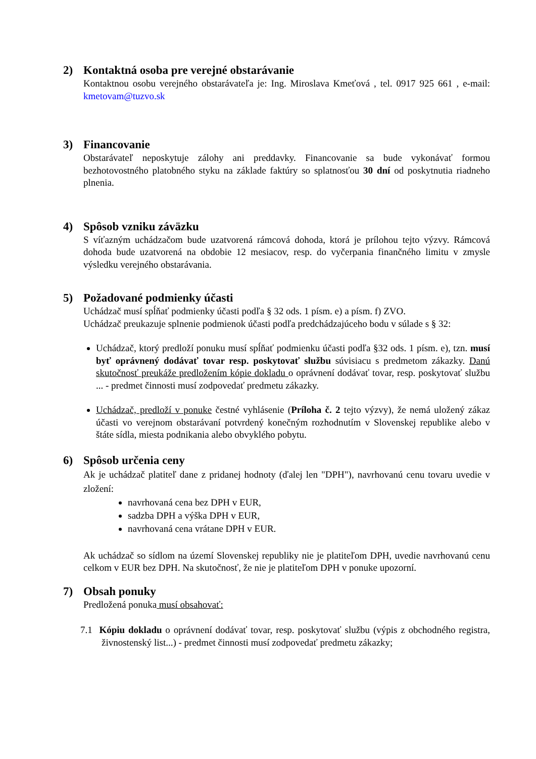2) Kontaktná osoba pre verejné obstarávanie
Kontaktnou osobu verejného obstarávateľa je: Ing. Miroslava Kmeťová , tel. 0917 925 661 , e-mail: kmetovam@tuzvo.sk
3) Financovanie
Obstarávateľ neposkytuje zálohy ani preddavky. Financovanie sa bude vykonávať formou bezhotovostného platobného styku na základe faktúry so splatnosťou 30 dní od poskytnutia riadneho plnenia.
4) Spôsob vzniku záväzku
S víťazným uchádzačom bude uzatvorená rámcová dohoda, ktorá je prílohou tejto výzvy. Rámcová dohoda bude uzatvorená na obdobie 12 mesiacov, resp. do vyčerpania finančného limitu v zmysle výsledku verejného obstarávania.
5) Požadované podmienky účasti
Uchádzač musí spĺňať podmienky účasti podľa § 32 ods. 1 písm. e) a písm. f) ZVO.
Uchádzač preukazuje splnenie podmienok účasti podľa predchádzajúceho bodu v súlade s § 32:
Uchádzač, ktorý predloží ponuku musí spĺňať podmienku účasti podľa §32 ods. 1 písm. e), tzn. musí byť oprávnený dodávať tovar resp. poskytovať službu súvisiacu s predmetom zákazky. Danú skutočnosť preukáže predložením kópie dokladu o oprávnení dodávať tovar, resp. poskytovať službu ... - predmet činnosti musí zodpovedať predmetu zákazky.
Uchádzač, predloží v ponuke čestné vyhlásenie (Príloha č. 2 tejto výzvy), že nemá uložený zákaz účasti vo verejnom obstarávaní potvrdený konečným rozhodnutím v Slovenskej republike alebo v štáte sídla, miesta podnikania alebo obvyklého pobytu.
6) Spôsob určenia ceny
Ak je uchádzač platiteľ dane z pridanej hodnoty (ďalej len "DPH"), navrhovanú cenu tovaru uvedie v zložení:
navrhovaná cena bez DPH v EUR,
sadzba DPH a výška DPH v EUR,
navrhovaná cena vrátane DPH v EUR.
Ak uchádzač so sídlom na území Slovenskej republiky nie je platiteľom DPH, uvedie navrhovanú cenu celkom v EUR bez DPH. Na skutočnosť, že nie je platiteľom DPH v ponuke upozorní.
7) Obsah ponuky
Predložená ponuka musí obsahovať:
7.1 Kópiu dokladu o oprávnení dodávať tovar, resp. poskytovať službu (výpis z obchodného registra, živnostenský list...) - predmet činnosti musí zodpovedať predmetu zákazky;